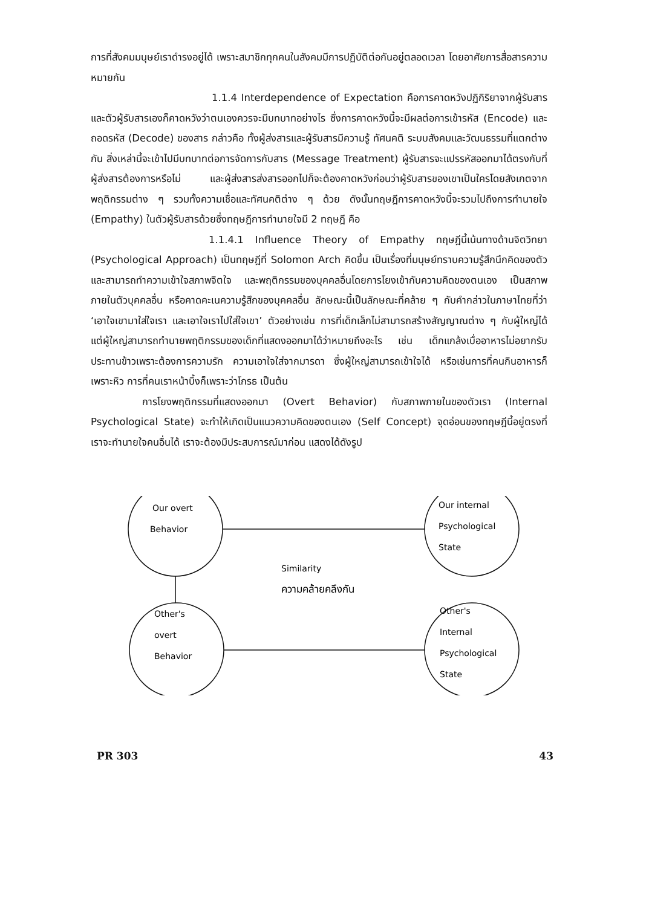การที่สังคมมนุษย์เราดำรงอยู่ได้ เพราะสมาชิกทุกคนในสังคมมีการปฏิบัติต่อกันอยู่ตลอดเวลา โดยอาศัยการสื่อสารความหมายกัน
1.1.4 Interdependence of Expectation คือการคาดหวังปฏิกิริยาจากผู้รับสาร และตัวผู้รับสารเองก็คาดหวังว่าตนเองควรจะมีบทบาทอย่างไร ซึ่งการคาดหวังนี้จะมีผลต่อการเข้ารหัส (Encode) และถอดรหัส (Decode) ของสาร กล่าวคือ ทั้งผู้ส่งสารและผู้รับสารมีความรู้ ทัศนคติ ระบบสังคมและวัฒนธรรมที่แตกต่างกัน สิ่งเหล่านี้จะเข้าไปมีบทบาทต่อการจัดการกับสาร (Message Treatment) ผู้รับสารจะแปรรหัสออกมาได้ตรงกับที่ผู้ส่งสารต้องการหรือไม่ และผู้ส่งสารส่งสารออกไปก็จะต้องคาดหวังก่อนว่าผู้รับสารของเขาเป็นใครโดยสังเกตจากพฤติกรรมต่าง ๆ รวมทั้งความเชื่อและทัศนคติต่าง ๆ ด้วย ดังนั้นทฤษฎีการคาดหวังนี้จะรวมไปถึงการทำนายใจ (Empathy) ในตัวผู้รับสารด้วยซึ่งทฤษฎีการทำนายใจมี 2 ทฤษฎี คือ
1.1.4.1 Influence Theory of Empathy ทฤษฎีนี้เน้นทางด้านจิตวิทยา (Psychological Approach) เป็นทฤษฎีที่ Solomon Arch คิดขึ้น เป็นเรื่องที่มนุษย์ทราบความรู้สึกนึกคิดของตัว และสามารถทำความเข้าใจสภาพจิตใจ และพฤติกรรมของบุคคลอื่นโดยการโยงเข้ากับความคิดของตนเอง เป็นสภาพภายในตัวบุคคลอื่น หรือคาดคะเนความรู้สึกของบุคคลอื่น ลักษณะนี้เป็นลักษณะที่คล้าย ๆ กับคำกล่าวในภาษาไทยที่ว่า ‘เอาใจเขามาใส่ใจเรา และเอาใจเราไปใส่ใจเขา’ ตัวอย่างเช่น การที่เด็กเล็กไม่สามารถสร้างสัญญาณต่าง ๆ กับผู้ใหญ่ได้ แต่ผู้ใหญ่สามารถทำนายพฤติกรรมของเด็กที่แสดงออกมาได้ว่าหมายถึงอะไร เช่น เด็กแกล้งเบื่ออาหารไม่อยากรับประทานข้าวเพราะต้องการความรัก ความเอาใจใส่จากมารดา ซึ่งผู้ใหญ่สามารถเข้าใจได้ หรือเช่นการที่คนกินอาหารก็เพราะหิว การที่คนเราหน้าบึ้งก็เพราะว่าโกรธ เป็นต้น
การโยงพฤติกรรมที่แสดงออกมา (Overt Behavior) กับสภาพภายในของตัวเรา (Internal Psychological State) จะทำให้เกิดเป็นแนวความคิดของตนเอง (Self Concept) จุดอ่อนของทฤษฎีนี้อยู่ตรงที่ เราจะทำนายใจคนอื่นได้ เราจะต้องมีประสบการณ์มาก่อน แสดงได้ดังรูป
Our overt
Behavior
Our internal
Psychological
State
Similarity
ความคล้ายคลึงกัน
Other's
overt
Behavior
Other's
Internal
Psychological
State
PR 303 43